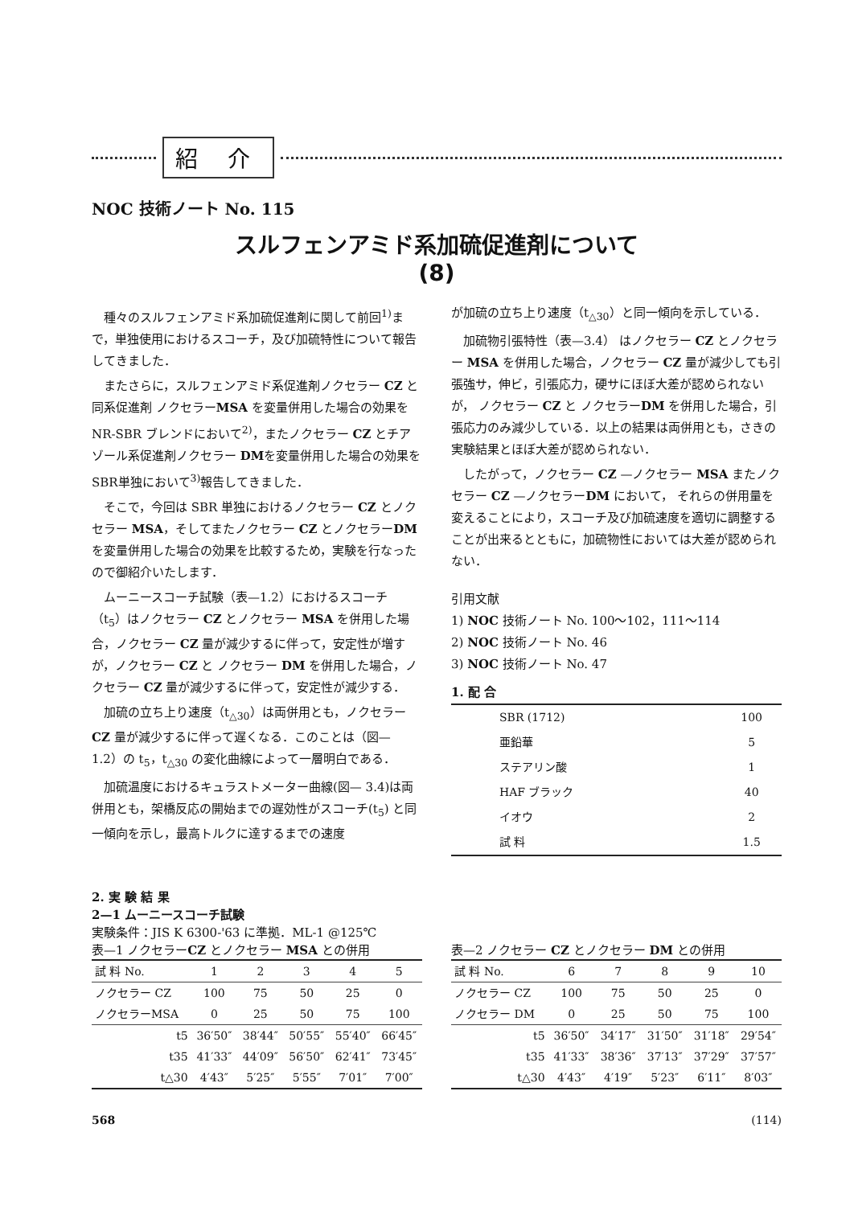紹 介
NOC 技術ノート No. 115
スルフェンアミド系加硫促進剤について
(8)
種々のスルフェンアミド系加硫促進剤に関して前回<sup>1)</sup>まで，単独使用におけるスコーチ，及び加硫特性について報告してきました．
またさらに，スルフェンアミド系促進剤ノクセラー CZ と同系促進剤 ノクセラーMSA を変量併用した場合の効果をNR-SBR ブレンドにおいて<sup>2)</sup>，またノクセラー CZ とチアゾール系促進剤ノクセラー DMを変量併用した場合の効果を SBR単独において<sup>3)</sup>報告してきました．
そこで，今回は SBR 単独におけるノクセラー CZ とノクセラー MSA，そしてまたノクセラー CZ とノクセラーDM を変量併用した場合の効果を比較するため，実験を行なったので御紹介いたします．
ムーニースコーチ試験（表—1.2）におけるスコーチ（t<sub>5</sub>）はノクセラー CZ とノクセラー MSA を併用した場合，ノクセラー CZ 量が減少するに伴って，安定性が増すが，ノクセラー CZ と ノクセラー DM を併用した場合，ノクセラー CZ 量が減少するに伴って，安定性が減少する．
加硫の立ち上り速度（t<sub>△30</sub>）は両併用とも，ノクセラー CZ 量が減少するに伴って遅くなる．このことは（図— 1.2）の t<sub>5</sub>，t<sub>△30</sub> の変化曲線によって一層明白である．
加硫温度におけるキュラストメーター曲線(図— 3.4)は両併用とも，架橋反応の開始までの遅効性がスコーチ(t<sub>5</sub>) と同一傾向を示し，最高トルクに達するまでの速度
が加硫の立ち上り速度（t<sub>△30</sub>）と同一傾向を示している．
加硫物引張特性（表—3.4） はノクセラー CZ とノクセラー MSA を併用した場合，ノクセラー CZ 量が減少しても引張強サ，伸ビ，引張応力，硬サにほぼ大差が認められないが， ノクセラー CZ と ノクセラーDM を併用した場合，引張応力のみ減少している．以上の結果は両併用とも，さきの実験結果とほぼ大差が認められない．
したがって，ノクセラー CZ —ノクセラー MSA またノクセラー CZ —ノクセラーDM において， それらの併用量を変えることにより，スコーチ及び加硫速度を適切に調整することが出来るとともに，加硫物性においては大差が認められない．
引用文献
1) NOC 技術ノート No. 100〜102，111〜114
2) NOC 技術ノート No. 46
3) NOC 技術ノート No. 47
1. 配 合
| SBR (1712) | 100 |
| 亜鉛華 | 5 |
| ステアリン酸 | 1 |
| HAF ブラック | 40 |
| イオウ | 2 |
| 試 料 | 1.5 |
2. 実 験 結 果
2—1 ムーニースコーチ試験
実験条件：JIS K 6300-'63 に準拠．ML-1 @125℃
表—1 ノクセラーCZ とノクセラー MSA との併用
| 試 料 No. | 1 | 2 | 3 | 4 | 5 |
| --- | --- | --- | --- | --- | --- |
| ノクセラー CZ | 100 | 75 | 50 | 25 | 0 |
| ノクセラーMSA | 0 | 25 | 50 | 75 | 100 |
| t5 | 36′50″ | 38′44″ | 50′55″ | 55′40″ | 66′45″ |
| t35 | 41′33″ | 44′09″ | 56′50″ | 62′41″ | 73′45″ |
| t△30 | 4′43″ | 5′25″ | 5′55″ | 7′01″ | 7′00″ |
表—2 ノクセラー CZ とノクセラー DM との併用
| 試 料 No. | 6 | 7 | 8 | 9 | 10 |
| --- | --- | --- | --- | --- | --- |
| ノクセラー CZ | 100 | 75 | 50 | 25 | 0 |
| ノクセラー DM | 0 | 25 | 50 | 75 | 100 |
| t5 | 36′50″ | 34′17″ | 31′50″ | 31′18″ | 29′54″ |
| t35 | 41′33″ | 38′36″ | 37′13″ | 37′29″ | 37′57″ |
| t△30 | 4′43″ | 4′19″ | 5′23″ | 6′11″ | 8′03″ |
568 (114)